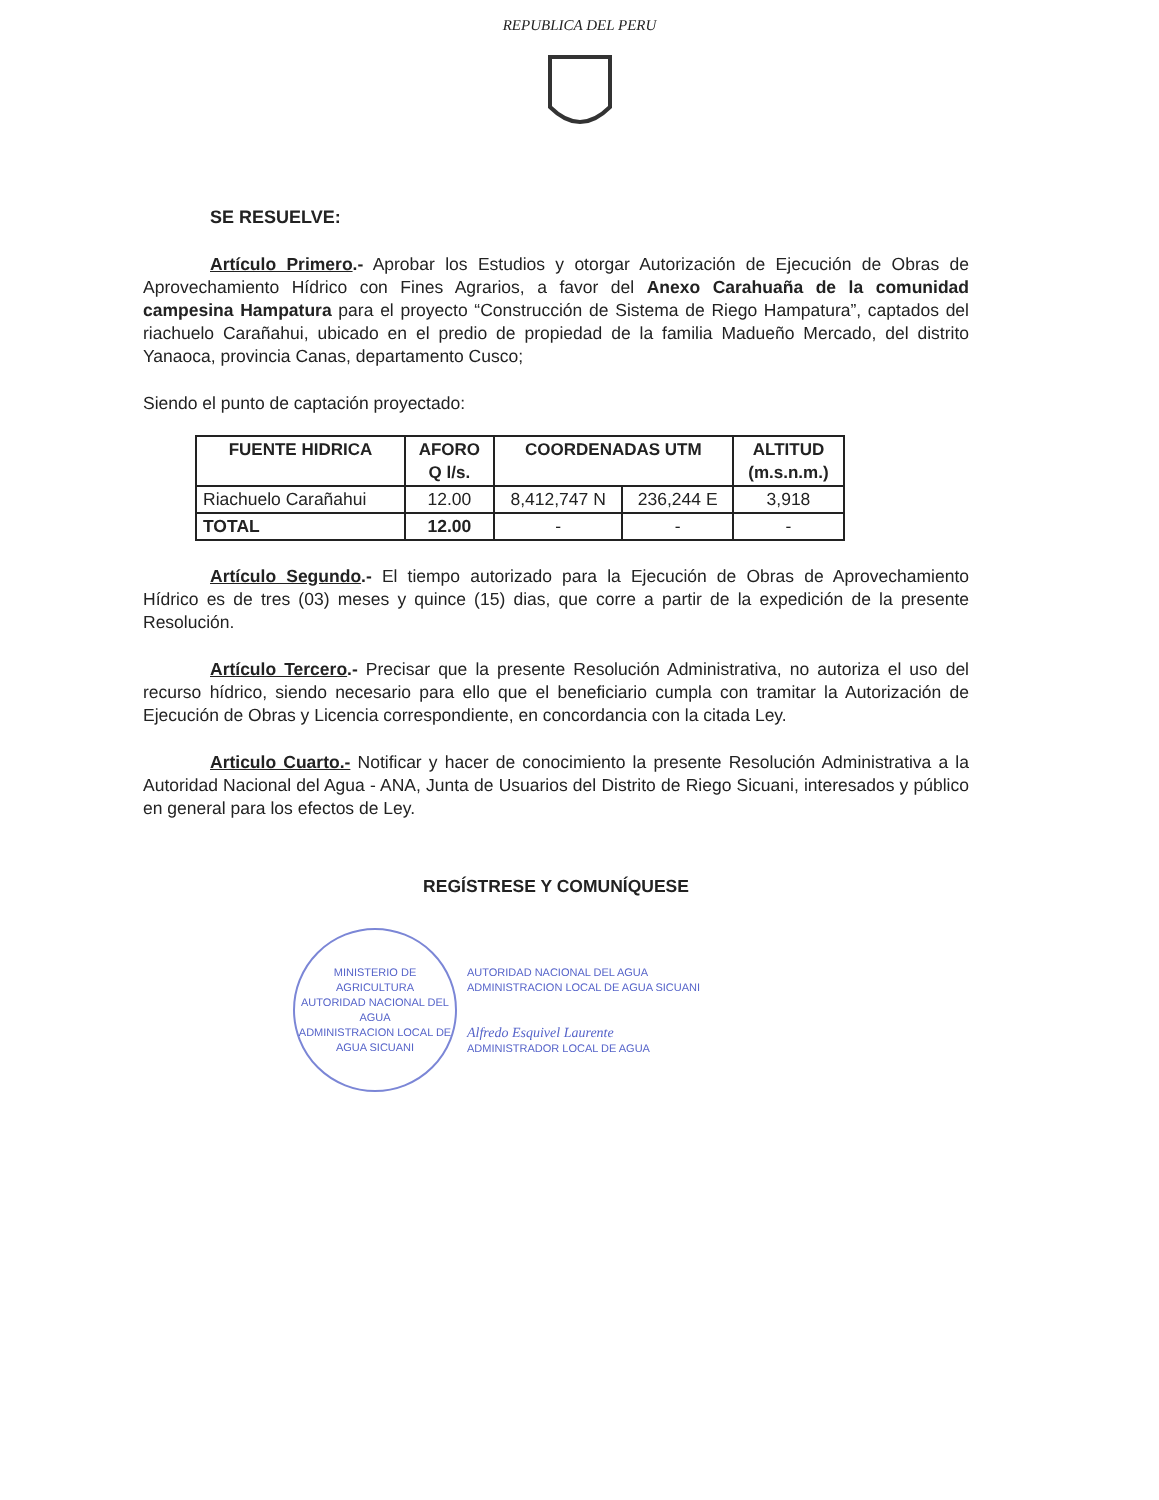REPUBLICA DEL PERU
SE RESUELVE:
Artículo Primero.- Aprobar los Estudios y otorgar Autorización de Ejecución de Obras de Aprovechamiento Hídrico con Fines Agrarios, a favor del Anexo Carahuaña de la comunidad campesina Hampatura para el proyecto “Construcción de Sistema de Riego Hampatura”, captados del riachuelo Carañahui, ubicado en el predio de propiedad de la familia Madueño Mercado, del distrito Yanaoca, provincia Canas, departamento Cusco;
Siendo el punto de captación proyectado:
| FUENTE HIDRICA | AFORO Q l/s. | COORDENADAS UTM | | ALTITUD (m.s.n.m.) |
| --- | --- | --- | --- | --- |
| Riachuelo Carañahui | 12.00 | 8,412,747 N | 236,244 E | 3,918 |
| TOTAL | 12.00 | - | - | - |
Artículo Segundo.- El tiempo autorizado para la Ejecución de Obras de Aprovechamiento Hídrico es de tres (03) meses y quince (15) dias, que corre a partir de la expedición de la presente Resolución.
Artículo Tercero.- Precisar que la presente Resolución Administrativa, no autoriza el uso del recurso hídrico, siendo necesario para ello que el beneficiario cumpla con tramitar la Autorización de Ejecución de Obras y Licencia correspondiente, en concordancia con la citada Ley.
Articulo Cuarto.- Notificar y hacer de conocimiento la presente Resolución Administrativa a la Autoridad Nacional del Agua - ANA, Junta de Usuarios del Distrito de Riego Sicuani, interesados y público en general para los efectos de Ley.
REGÍSTRESE Y COMUNÍQUESE
MINISTERIO DE AGRICULTURA
AUTORIDAD NACIONAL DEL AGUA
ADMINISTRACION LOCAL DE AGUA SICUANI
AUTORIDAD NACIONAL DEL AGUA
ADMINISTRACION LOCAL DE AGUA SICUANI
Alfredo Esquivel Laurente
ADMINISTRADOR LOCAL DE AGUA